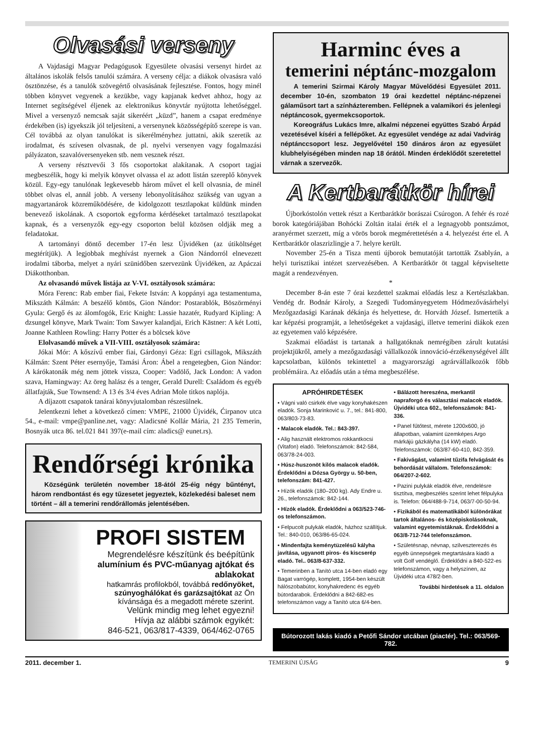Olvasási verseny
A Vajdasági Magyar Pedagógusok Egyesülete olvasási versenyt hirdet az általános iskolák felsős tanulói számára. A verseny célja: a diákok olvasásra való ösztönzése, és a tanulók szövegértő olvasásának fejlesztése. Fontos, hogy minél többen könyvet vegyenek a kezükbe, vagy kapjanak kedvet ahhoz, hogy az Internet segítségével éljenek az elektronikus könyvtár nyújtotta lehetőséggel. Mivel a versenyző nemcsak saját sikeréért „küzd”, hanem a csapat eredménye érdekében (is) igyekszik jól teljesíteni, a versenynek közösségépítő szerepe is van. Cél továbbá az olyan tanulókat is sikerélményhez juttatni, akik szeretik az irodalmat, és szívesen olvasnak, de pl. nyelvi versenyen vagy fogalmazási pályázaton, szavalóversenyeken stb. nem vesznek részt.
A verseny résztvevői 3 fős csoportokat alakítanak. A csoport tagjai megbeszélik, hogy ki melyik könyvet olvassa el az adott listán szereplő könyvek közül. Egy-egy tanulónak legkevesebb három művet el kell olvasnia, de minél többet olvas el, annál jobb. A verseny lebonyolításához szükség van ugyan a magyartanárok közreműködésére, de kidolgozott tesztlapokat küldünk minden benevező iskolának. A csoportok egyforma kérdéseket tartalmazó tesztlapokat kapnak, és a versenyzők egy-egy csoporton belül közösen oldják meg a feladatokat.
A tartományi döntő december 17-én lesz Újvidéken (az útiköltséget megtérítjük). A legjobbak meghívást nyernek a Gion Nándorról elnevezett irodalmi táborba, melyet a nyári szünidőben szervezünk Újvidéken, az Apáczai Diákotthonban.
Az olvasandó művek listája az V-VI. osztályosok számára:
Móra Ferenc: Rab ember fiai, Fekete István: A koppányi aga testamentuma, Mikszáth Kálmán: A beszélő köntös, Gion Nándor: Postarablók, Böszörményi Gyula: Gergő és az álomfogók, Eric Knight: Lassie hazatér, Rudyard Kipling: A dzsungel könyve, Mark Twain: Tom Sawyer kalandjai, Erich Kästner: A két Lotti, Joanne Kathleen Rowling: Harry Potter és a bölcsek köve
Elolvasandó művek a VII-VIII. osztályosok számára:
Jókai Mór: A kőszívű ember fiai, Gárdonyi Géza: Egri csillagok, Mikszáth Kálmán: Szent Péter esernyője, Tamási Áron: Ábel a rengetegben, Gion Nándor: A kárókatonák még nem jöttek vissza, Cooper: Vadölő, Jack London: A vadon szava, Hamingway: Az öreg halász és a tenger, Gerald Durell: Családom és egyéb állatfajták, Sue Townsend: A 13 és 3/4 éves Adrian Mole titkos naplója.
A díjazott csapatok tanárai könyvjutalomban részesülnek.
Jelentkezni lehet a következő címen: VMPE, 21000 Újvidék, Ćirpanov utca 54., e-mail: vmpe@panline.net, vagy: Aladicsné Kollár Mária, 21 235 Temerin, Bosnyák utca 86. tel.021 841 397(e-mail cím: aladics@ eunet.rs).
Rendőrségi krónika
Községünk területén november 18-ától 25-éig négy bűntényt, három rendbontást és egy tűzesetet jegyeztek, közlekedési baleset nem történt – áll a temerini rendőrállomás jelentésében.
PROFI SISTEM
Megrendelésre készítünk és beépítünk
alumínium és PVC-műanyag ajtókat és ablakokat
hatkamrás profilokból, továbbá redőnyöket, szúnyoghálókat és garázsajtókat az Ön kívánsága és a megadott mérete szerint.
Velünk mindig meg lehet egyezni!
Hívja az alábbi számok egyikét:
846-521, 063/817-4339, 064/462-0765
Harminc éves a
temerini néptánc-mozgalom
A temerini Szirmai Károly Magyar Művelődési Egyesület 2011. december 10-én, szombaton 19 órai kezdettel néptánc-népzenei gálaműsort tart a színházteremben. Fellépnek a valamikori és jelenlegi néptáncosok, gyermekcsoportok.
Koreográfus Lukács Imre, alkalmi népzenei együttes Szabó Árpád vezetésével kíséri a fellépőket. Az egyesület vendége az adai Vadvirág néptánccsoport lesz. Jegyelővétel 150 dináros áron az egyesület klubhelyiségében minden nap 18 órától. Minden érdeklődőt szeretettel várnak a szervezők.
A Kertbarátkör hírei
Újborkóstolón vettek részt a Kertbarátkör borászai Csúrogon. A fehér és rozé borok kategóriájában Bohócki Zoltán italai érték el a legnagyobb pontszámot, aranyérmet szerzett, míg a vörös borok megmérettetésén a 4. helyezést érte el. A Kertbarátkör olaszrizlingje a 7. helyre került.
November 25-én a Tisza menti újborok bemutatóját tartották Zsablyán, a helyi turisztikai intézet szervezésében. A Kertbarátkör öt taggal képviseltette magát a rendezvényen.
*
December 8-án este 7 órai kezdettel szakmai előadás lesz a Kertészlakban. Vendég dr. Bodnár Károly, a Szegedi Tudományegyetem Hódmezővásárhelyi Mezőgazdasági Karának dékánja és helyettese, dr. Horváth József. Ismertetik a kar képzési programját, a lehetőségeket a vajdasági, illetve temerini diákok ezen az egyetemen való képzésére.
Szakmai előadást is tartanak a hallgatóknak nemrégiben zárult kutatási projektjükről, amely a mezőgazdasági vállalkozók innováció-érzékenységével állt kapcsolatban, különös tekintettel a magyarországi agrárvállalkozók főbb problémáira. Az előadás után a téma megbeszélése.
APRÓHIRDETÉSEK
• Vágni való csirkék élve vagy konyhakészen eladók. Sonja Marinković u. 7., tel.: 841-800, 063/803-73-83.
• Malacok eladók. Tel.: 843-397.
• Alig használt elektromos rokkantkocsi (Vitafon) eladó. Telefonszámok: 842-584, 063/78-24-003.
• Húsz-huszonöt kilós malacok eladók. Érdeklődni a Dózsa György u. 50-ben, telefonszám: 841-427.
• Hízók eladók (180–200 kg). Ady Endre u. 26., telefonszámok: 842-144.
• Hízók eladók. Érdeklődni a 063/523-746-os telefonszámon.
• Felpucolt pulykák eladók, házhoz szállítjuk. Tel.: 840-010, 063/86-65-024.
• Mindenfajta keménytüzelésű kályha javítása, ugyanott piros- és kiscserép eladó. Tel.. 063/8-637-332.
• Temerinben a Tanító utca 14-ben eladó egy Bagat varrógép, komplett, 1954-ben készült hálószobabútor, konyhakredenc és egyéb bútordarabok. Érdeklődni a 842-682-es telefonszámon vagy a Tanító utca 6/4-ben.
• Bálázott hereszéna, merkantil napraforgó és választási malacok eladók. Újvidéki utca 602., telefonszámok: 841-336.
• Panel fűtőtest, mérete 1200x600, jó állapotban, valamint üzemképes Argo márkájú gázkályha (14 kW) eladó. Telefonszámok: 063/87-60-410, 842-359.
• Fakivágást, valamint tűzifa felvágását és behordását vállalom. Telefonszámok: 064/207-2-602.
• Pazini pulykák eladók élve, rendelésre tisztítva, megbeszélés szerint lehet félpulyka is. Telefon: 064/488-9-714, 063/7-00-50-94.
• Fizikából és matematikából különórákat tartok általános- és középiskolásoknak, valamint egyetemistáknak. Érdeklődni a 063/8-712-744 telefonszámon.
• Születésnap, névnap, szilveszterezés és egyéb ünnepségek megtartására kiadó a volt Golf vendéglő. Érdeklődni a 840-522-es telefonszámon, vagy a helyszínen, az Újvidéki utca 478/2-ben.
További hirdetések a 11. oldalon
Bútorozott lakás kiadó a Petőfi Sándor utcában (piactér). Tel.: 063/569-782.
2011. december 1. TEMERINI ÚJSÁG 9